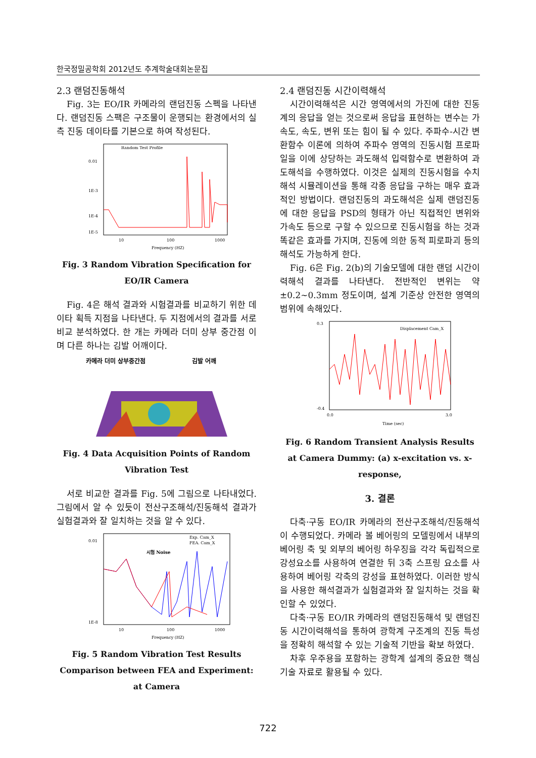한국정밀공학회 2012년도 추계학술대회논문집
2.3 랜덤진동해석
Fig. 3는 EO/IR 카메라의 랜덤진동 스펙을 나타낸다. 랜덤진동 스팩은 구조물이 운행되는 환경에서의 실측 진동 데이타를 기본으로 하여 작성된다.
Random Test Profile
0.01
1E-3
1E-4
1E-5
10
100
1000
Frequency (HZ)
Fig. 3 Random Vibration Specification for EO/IR Camera
Fig. 4은 해석 결과와 시험결과를 비교하기 위한 데이타 획득 지점을 나타낸다. 두 지점에서의 결과를 서로 비교 분석하였다. 한 개는 카메라 더미 상부 중간점 이며 다른 하나는 김발 어깨이다.
카메라 더미 상부중간점
김발 어깨
Fig. 4 Data Acquisition Points of Random Vibration Test
서로 비교한 결과를 Fig. 5에 그림으로 나타내었다. 그림에서 알 수 있듯이 전산구조해석/진동해석 결과가 실험결과와 잘 일치하는 것을 알 수 있다.
Exp. Cam_X
FEA. Cam_X
시험 Noise
0.01
1E-8
10
100
1000
Frequency (HZ)
Fig. 5 Random Vibration Test Results Comparison between FEA and Experiment: at Camera
2.4 랜덤진동 시간이력해석
시간이력해석은 시간 영역에서의 가진에 대한 진동계의 응답을 얻는 것으로써 응답을 표현하는 변수는 가속도, 속도, 변위 또는 힘이 될 수 있다. 주파수-시간 변환함수 이론에 의하여 주파수 영역의 진동시험 프로파일을 이에 상당하는 과도해석 입력함수로 변환하여 과도해석을 수행하였다. 이것은 실제의 진동시험을 수치해석 시뮬레이션을 통해 각종 응답을 구하는 매우 효과적인 방법이다. 랜덤진동의 과도해석은 실제 랜덤진동에 대한 응답을 PSD의 형태가 아닌 직접적인 변위와 가속도 등으로 구할 수 있으므로 진동시험을 하는 것과 똑같은 효과를 가지며, 진동에 의한 동적 피로파괴 등의 해석도 가능하게 한다.
Fig. 6은 Fig. 2(b)의 기술모델에 대한 랜덤 시간이력해석 결과를 나타낸다. 전반적인 변위는 약 ±0.2~0.3mm 정도이며, 설계 기준상 안전한 영역의 범위에 속해있다.
Displacement Cam_X
0.3
-0.4
0.0
3.0
Time (sec)
Fig. 6 Random Transient Analysis Results at Camera Dummy: (a) x-excitation vs. x-response,
3. 결론
다축·구동 EO/IR 카메라의 전산구조해석/진동해석이 수행되었다. 카메라 볼 베어링의 모델링에서 내부의 베어링 축 및 외부의 베어링 하우징을 각각 독립적으로 강성요소를 사용하여 연결한 뒤 3축 스프링 요소를 사용하여 베어링 각축의 강성을 표현하였다. 이러한 방식을 사용한 해석결과가 실험결과와 잘 일치하는 것을 확인할 수 있었다.
다축·구동 EO/IR 카메라의 랜덤진동해석 및 랜덤진동 시간이력해석을 통하여 광학계 구조계의 진동 특성을 정확히 해석할 수 있는 기술적 기반을 확보 하였다.
차후 우주용을 포함하는 광학계 설계의 중요한 핵심 기술 자료로 활용될 수 있다.
722